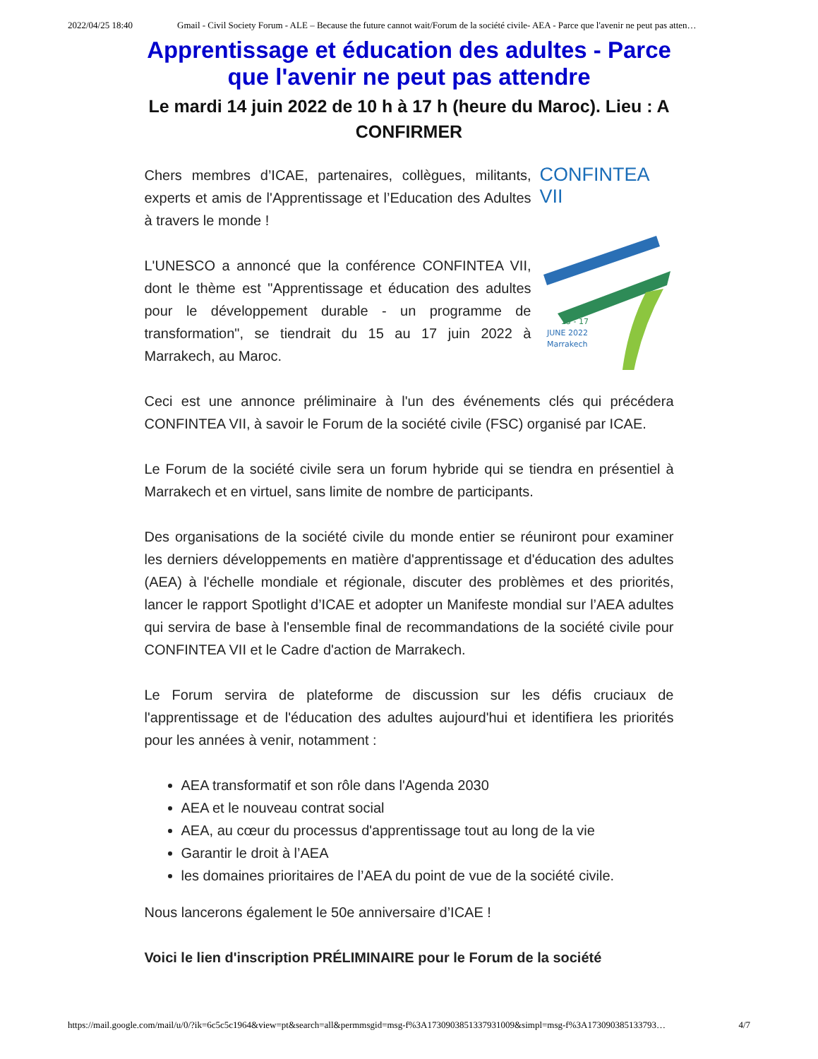2022/04/25 18:40 Gmail - Civil Society Forum - ALE – Because the future cannot wait/Forum de la société civile- AEA - Parce que l'avenir ne peut pas atten…
Apprentissage et éducation des adultes - Parce que l'avenir ne peut pas attendre
Le mardi 14 juin 2022 de 10 h à 17 h (heure du Maroc). Lieu : A CONFIRMER
CONFINTEA VII
15 - 17
JUNE 2022
Marrakech
Chers membres d’ICAE, partenaires, collègues, militants, experts et amis de l'Apprentissage et l’Education des Adultes à travers le monde !
L'UNESCO a annoncé que la conférence CONFINTEA VII, dont le thème est "Apprentissage et éducation des adultes pour le développement durable - un programme de transformation", se tiendrait du 15 au 17 juin 2022 à Marrakech, au Maroc.
Ceci est une annonce préliminaire à l'un des événements clés qui précédera CONFINTEA VII, à savoir le Forum de la société civile (FSC) organisé par ICAE.
Le Forum de la société civile sera un forum hybride qui se tiendra en présentiel à Marrakech et en virtuel, sans limite de nombre de participants.
Des organisations de la société civile du monde entier se réuniront pour examiner les derniers développements en matière d'apprentissage et d'éducation des adultes (AEA) à l'échelle mondiale et régionale, discuter des problèmes et des priorités, lancer le rapport Spotlight d’ICAE et adopter un Manifeste mondial sur l’AEA adultes qui servira de base à l'ensemble final de recommandations de la société civile pour CONFINTEA VII et le Cadre d'action de Marrakech.
Le Forum servira de plateforme de discussion sur les défis cruciaux de l'apprentissage et de l'éducation des adultes aujourd'hui et identifiera les priorités pour les années à venir, notamment :
AEA transformatif et son rôle dans l'Agenda 2030
AEA et le nouveau contrat social
AEA, au cœur du processus d'apprentissage tout au long de la vie
Garantir le droit à l’AEA
les domaines prioritaires de l’AEA du point de vue de la société civile.
Nous lancerons également le 50e anniversaire d’ICAE !
Voici le lien d'inscription PRÉLIMINAIRE pour le Forum de la société
https://mail.google.com/mail/u/0/?ik=6c5c5c1964&view=pt&search=all&permmsgid=msg-f%3A1730903851337931009&simpl=msg-f%3A173090385133793… 4/7